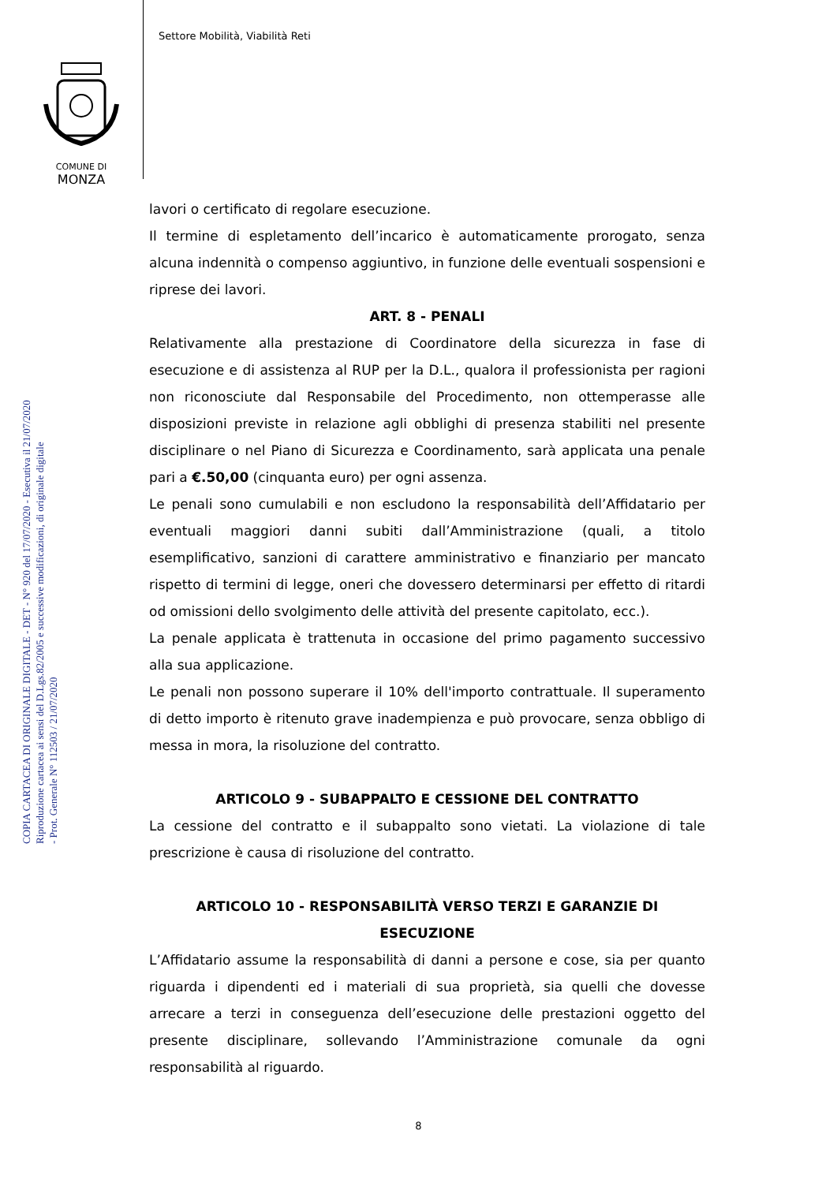Settore Mobilità, Viabilità Reti
COMUNE DI
MONZA
COPIA CARTACEA DI ORIGINALE DIGITALE - DET - N° 920 del 17/07/2020 - Esecutiva il 21/07/2020
Riproduzione cartacea ai sensi del D.Lgs.82/2005 e successive modificazioni, di originale digitale
- Prot. Generale N° 112503 / 21/07/2020
lavori o certificato di regolare esecuzione.
Il termine di espletamento dell’incarico è automaticamente prorogato, senza alcuna indennità o compenso aggiuntivo, in funzione delle eventuali sospensioni e riprese dei lavori.
ART. 8 - PENALI
Relativamente alla prestazione di Coordinatore della sicurezza in fase di esecuzione e di assistenza al RUP per la D.L., qualora il professionista per ragioni non riconosciute dal Responsabile del Procedimento, non ottemperasse alle disposizioni previste in relazione agli obblighi di presenza stabiliti nel presente disciplinare o nel Piano di Sicurezza e Coordinamento, sarà applicata una penale pari a €.50,00 (cinquanta euro) per ogni assenza.
Le penali sono cumulabili e non escludono la responsabilità dell’Affidatario per eventuali maggiori danni subiti dall’Amministrazione (quali, a titolo esemplificativo, sanzioni di carattere amministrativo e finanziario per mancato rispetto di termini di legge, oneri che dovessero determinarsi per effetto di ritardi od omissioni dello svolgimento delle attività del presente capitolato, ecc.).
La penale applicata è trattenuta in occasione del primo pagamento successivo alla sua applicazione.
Le penali non possono superare il 10% dell'importo contrattuale. Il superamento di detto importo è ritenuto grave inadempienza e può provocare, senza obbligo di messa in mora, la risoluzione del contratto.
ARTICOLO 9 - SUBAPPALTO E CESSIONE DEL CONTRATTO
La cessione del contratto e il subappalto sono vietati. La violazione di tale prescrizione è causa di risoluzione del contratto.
ARTICOLO 10 - RESPONSABILITÀ VERSO TERZI E GARANZIE DI ESECUZIONE
L’Affidatario assume la responsabilità di danni a persone e cose, sia per quanto riguarda i dipendenti ed i materiali di sua proprietà, sia quelli che dovesse arrecare a terzi in conseguenza dell’esecuzione delle prestazioni oggetto del presente disciplinare, sollevando l’Amministrazione comunale da ogni responsabilità al riguardo.
8